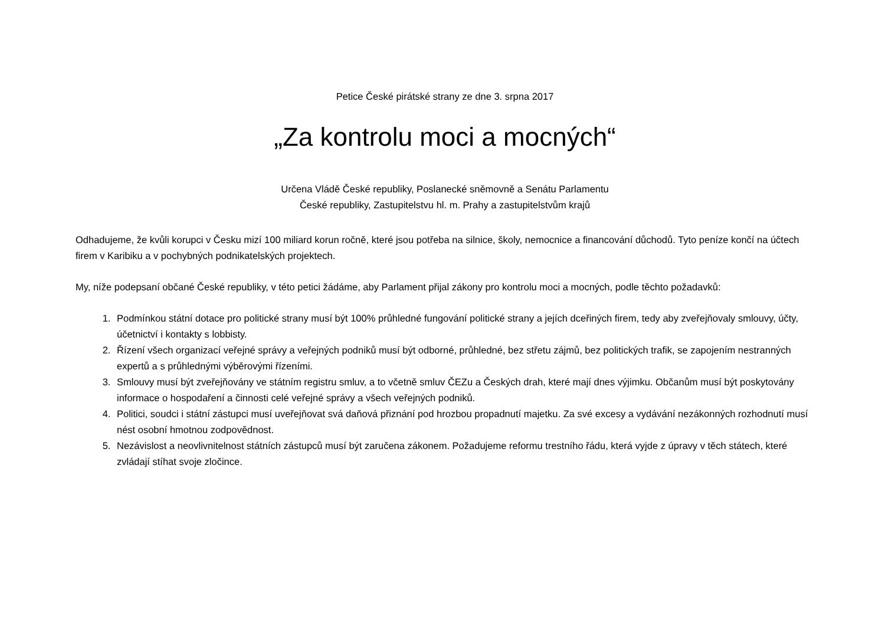Petice České pirátské strany ze dne 3. srpna 2017
„Za kontrolu moci a mocných“
Určena Vládě České republiky, Poslanecké sněmovně a Senátu Parlamentu
České republiky, Zastupitelstvu hl. m. Prahy a zastupitelstvům krajů
Odhadujeme, že kvůli korupci v Česku mizí 100 miliard korun ročně, které jsou potřeba na silnice, školy, nemocnice a financování důchodů. Tyto peníze končí na účtech firem v Karibiku a v pochybných podnikatelských projektech.
My, níže podepsaní občané České republiky, v této petici žádáme, aby Parlament přijal zákony pro kontrolu moci a mocných, podle těchto požadavků:
1. Podmínkou státní dotace pro politické strany musí být 100% průhledné fungování politické strany a jejích dceřiných firem, tedy aby zveřejňovaly smlouvy, účty, účetnictví i kontakty s lobbisty.
2. Řízení všech organizací veřejné správy a veřejných podniků musí být odborné, průhledné, bez střetu zájmů, bez politických trafik, se zapojením nestranných expertů a s průhlednými výběrovými řízeními.
3. Smlouvy musí být zveřejňovány ve státním registru smluv, a to včetně smluv ČEZu a Českých drah, které mají dnes výjimku. Občanům musí být poskytovány informace o hospodaření a činnosti celé veřejné správy a všech veřejných podniků.
4. Politici, soudci i státní zástupci musí uveřejňovat svá daňová přiznání pod hrozbou propadnutí majetku. Za své excesy a vydávání nezákonných rozhodnutí musí nést osobní hmotnou zodpovědnost.
5. Nezávislost a neovlivnitelnost státních zástupců musí být zaručena zákonem. Požadujeme reformu trestního řádu, která vyjde z úpravy v těch státech, které zvládají stíhat svoje zločince.